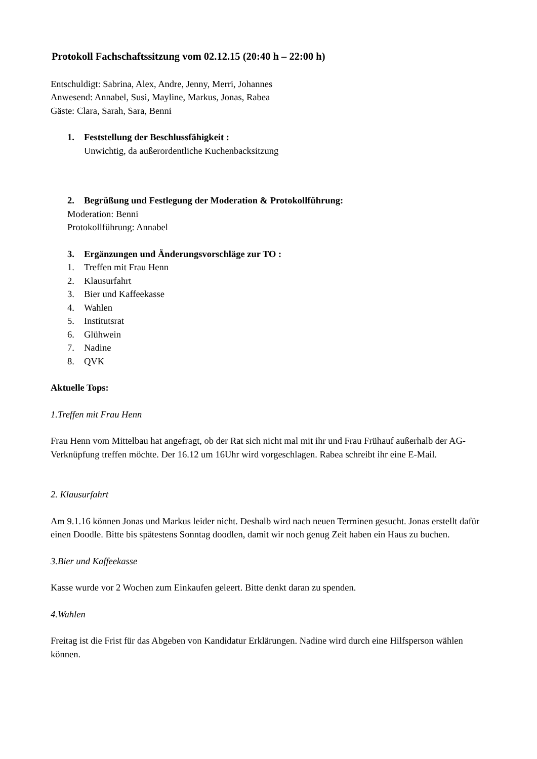Protokoll Fachschaftssitzung vom 02.12.15 (20:40 h – 22:00 h)
Entschuldigt: Sabrina, Alex, Andre, Jenny, Merri, Johannes
Anwesend: Annabel, Susi, Mayline, Markus, Jonas, Rabea
Gäste: Clara, Sarah, Sara, Benni
1. Feststellung der Beschlussfähigkeit :
Unwichtig, da außerordentliche Kuchenbacksitzung
2. Begrüßung und Festlegung der Moderation & Protokollführung:
Moderation: Benni
Protokollführung: Annabel
3. Ergänzungen und Änderungsvorschläge zur TO :
1. Treffen mit Frau Henn
2. Klausurfahrt
3. Bier und Kaffeekasse
4. Wahlen
5. Institutsrat
6. Glühwein
7. Nadine
8. QVK
Aktuelle Tops:
1.Treffen mit Frau Henn
Frau Henn vom Mittelbau hat angefragt, ob der Rat sich nicht mal mit ihr und Frau Frühauf außerhalb der AG-Verknüpfung treffen möchte. Der 16.12 um 16Uhr wird vorgeschlagen. Rabea schreibt ihr eine E-Mail.
2. Klausurfahrt
Am 9.1.16 können Jonas und Markus leider nicht. Deshalb wird nach neuen Terminen gesucht. Jonas erstellt dafür einen Doodle. Bitte bis spätestens Sonntag doodlen, damit wir noch genug Zeit haben ein Haus zu buchen.
3.Bier und Kaffeekasse
Kasse wurde vor 2 Wochen zum Einkaufen geleert. Bitte denkt daran zu spenden.
4.Wahlen
Freitag ist die Frist für das Abgeben von Kandidatur Erklärungen. Nadine wird durch eine Hilfsperson wählen können.